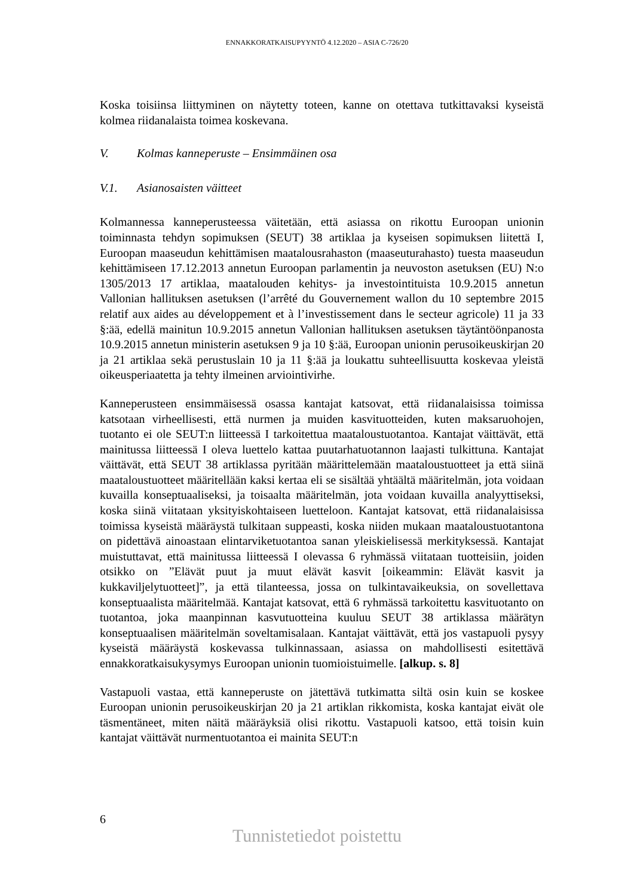ENNAKKORATKAISUPYYNTÖ 4.12.2020 – ASIA C-726/20
Koska toisiinsa liittyminen on näytetty toteen, kanne on otettava tutkittavaksi kyseistä kolmea riidanalaista toimea koskevana.
V. Kolmas kanneperuste – Ensimmäinen osa
V.1. Asianosaisten väitteet
Kolmannessa kanneperusteessa väitetään, että asiassa on rikottu Euroopan unionin toiminnasta tehdyn sopimuksen (SEUT) 38 artiklaa ja kyseisen sopimuksen liitettä I, Euroopan maaseudun kehittämisen maatalousrahaston (maaseuturahasto) tuesta maaseudun kehittämiseen 17.12.2013 annetun Euroopan parlamentin ja neuvoston asetuksen (EU) N:o 1305/2013 17 artiklaa, maatalouden kehitys- ja investointituista 10.9.2015 annetun Vallonian hallituksen asetuksen (l’arrêté du Gouvernement wallon du 10 septembre 2015 relatif aux aides au développement et à l’investissement dans le secteur agricole) 11 ja 33 §:ää, edellä mainitun 10.9.2015 annetun Vallonian hallituksen asetuksen täytäntöönpanosta 10.9.2015 annetun ministerin asetuksen 9 ja 10 §:ää, Euroopan unionin perusoikeuskirjan 20 ja 21 artiklaa sekä perustuslain 10 ja 11 §:ää ja loukattu suhteellisuutta koskevaa yleistä oikeusperiaatetta ja tehty ilmeinen arviointivirhe.
Kanneperusteen ensimmäisessä osassa kantajat katsovat, että riidanalaisissa toimissa katsotaan virheellisesti, että nurmen ja muiden kasvituotteiden, kuten maksaruohojen, tuotanto ei ole SEUT:n liitteessä I tarkoitettua maataloustuotantoa. Kantajat väittävät, että mainitussa liitteessä I oleva luettelo kattaa puutarhatuotannon laajasti tulkittuna. Kantajat väittävät, että SEUT 38 artiklassa pyritään määrittelemään maataloustuotteet ja että siinä maataloustuotteet määritellään kaksi kertaa eli se sisältää yhtäältä määritelmän, jota voidaan kuvailla konseptuaaliseksi, ja toisaalta määritelmän, jota voidaan kuvailla analyyttiseksi, koska siinä viitataan yksityiskohtaiseen luetteloon. Kantajat katsovat, että riidanalaisissa toimissa kyseistä määräystä tulkitaan suppeasti, koska niiden mukaan maataloustuotantona on pidettävä ainoastaan elintarviketuotantoa sanan yleiskielisessä merkityksessä. Kantajat muistuttavat, että mainitussa liitteessä I olevassa 6 ryhmässä viitataan tuotteisiin, joiden otsikko on ”Elävät puut ja muut elävät kasvit [oikeammin: Elävät kasvit ja kukkaviljelytuotteet]”, ja että tilanteessa, jossa on tulkintavaikeuksia, on sovellettava konseptuaalista määritelmää. Kantajat katsovat, että 6 ryhmässä tarkoitettu kasvituotanto on tuotantoa, joka maanpinnan kasvutuotteina kuuluu SEUT 38 artiklassa määrätyn konseptuaalisen määritelmän soveltamisalaan. Kantajat väittävät, että jos vastapuoli pysyy kyseistä määräystä koskevassa tulkinnassaan, asiassa on mahdollisesti esitettävä ennakkoratkaisukysymys Euroopan unionin tuomioistuimelle. [alkup. s. 8]
Vastapuoli vastaa, että kanneperuste on jätettävä tutkimatta siltä osin kuin se koskee Euroopan unionin perusoikeuskirjan 20 ja 21 artiklan rikkomista, koska kantajat eivät ole täsmentäneet, miten näitä määräyksiä olisi rikottu. Vastapuoli katsoo, että toisin kuin kantajat väittävät nurmentuotantoa ei mainita SEUT:n
6
Tunnistetiedot poistettu